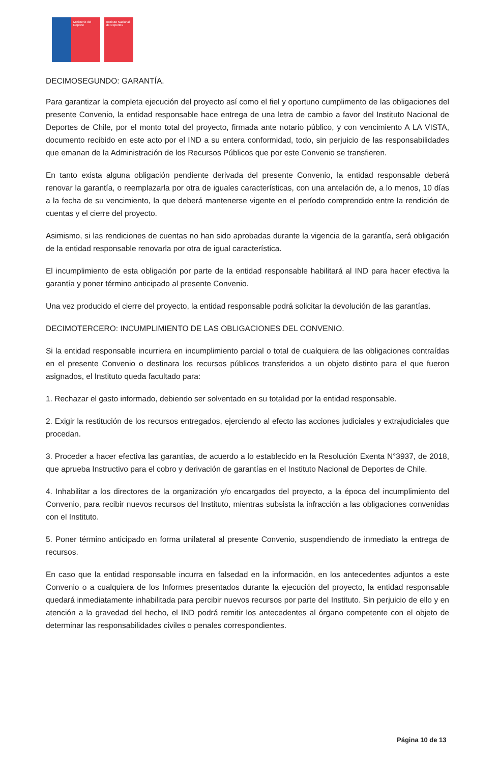Ministerio del Deporte Instituto Nacional de Deportes
DECIMOSEGUNDO: GARANTÍA.
Para garantizar la completa ejecución del proyecto así como el fiel y oportuno cumplimento de las obligaciones del presente Convenio, la entidad responsable hace entrega de una letra de cambio a favor del Instituto Nacional de Deportes de Chile, por el monto total del proyecto, firmada ante notario público, y con vencimiento A LA VISTA, documento recibido en este acto por el IND a su entera conformidad, todo, sin perjuicio de las responsabilidades que emanan de la Administración de los Recursos Públicos que por este Convenio se transfieren.
En tanto exista alguna obligación pendiente derivada del presente Convenio, la entidad responsable deberá renovar la garantía, o reemplazarla por otra de iguales características, con una antelación de, a lo menos, 10 días a la fecha de su vencimiento, la que deberá mantenerse vigente en el período comprendido entre la rendición de cuentas y el cierre del proyecto.
Asimismo, si las rendiciones de cuentas no han sido aprobadas durante la vigencia de la garantía, será obligación de la entidad responsable renovarla por otra de igual característica.
El incumplimiento de esta obligación por parte de la entidad responsable habilitará al IND para hacer efectiva la garantía y poner término anticipado al presente Convenio.
Una vez producido el cierre del proyecto, la entidad responsable podrá solicitar la devolución de las garantías.
DECIMOTERCERO: INCUMPLIMIENTO DE LAS OBLIGACIONES DEL CONVENIO.
Si la entidad responsable incurriera en incumplimiento parcial o total de cualquiera de las obligaciones contraídas en el presente Convenio o destinara los recursos públicos transferidos a un objeto distinto para el que fueron asignados, el Instituto queda facultado para:
1. Rechazar el gasto informado, debiendo ser solventado en su totalidad por la entidad responsable.
2. Exigir la restitución de los recursos entregados, ejerciendo al efecto las acciones judiciales y extrajudiciales que procedan.
3. Proceder a hacer efectiva las garantías, de acuerdo a lo establecido en la Resolución Exenta N°3937, de 2018, que aprueba Instructivo para el cobro y derivación de garantías en el Instituto Nacional de Deportes de Chile.
4. Inhabilitar a los directores de la organización y/o encargados del proyecto, a la época del incumplimiento del Convenio, para recibir nuevos recursos del Instituto, mientras subsista la infracción a las obligaciones convenidas con el Instituto.
5. Poner término anticipado en forma unilateral al presente Convenio, suspendiendo de inmediato la entrega de recursos.
En caso que la entidad responsable incurra en falsedad en la información, en los antecedentes adjuntos a este Convenio o a cualquiera de los Informes presentados durante la ejecución del proyecto, la entidad responsable quedará inmediatamente inhabilitada para percibir nuevos recursos por parte del Instituto. Sin perjuicio de ello y en atención a la gravedad del hecho, el IND podrá remitir los antecedentes al órgano competente con el objeto de determinar las responsabilidades civiles o penales correspondientes.
Página 10 de 13